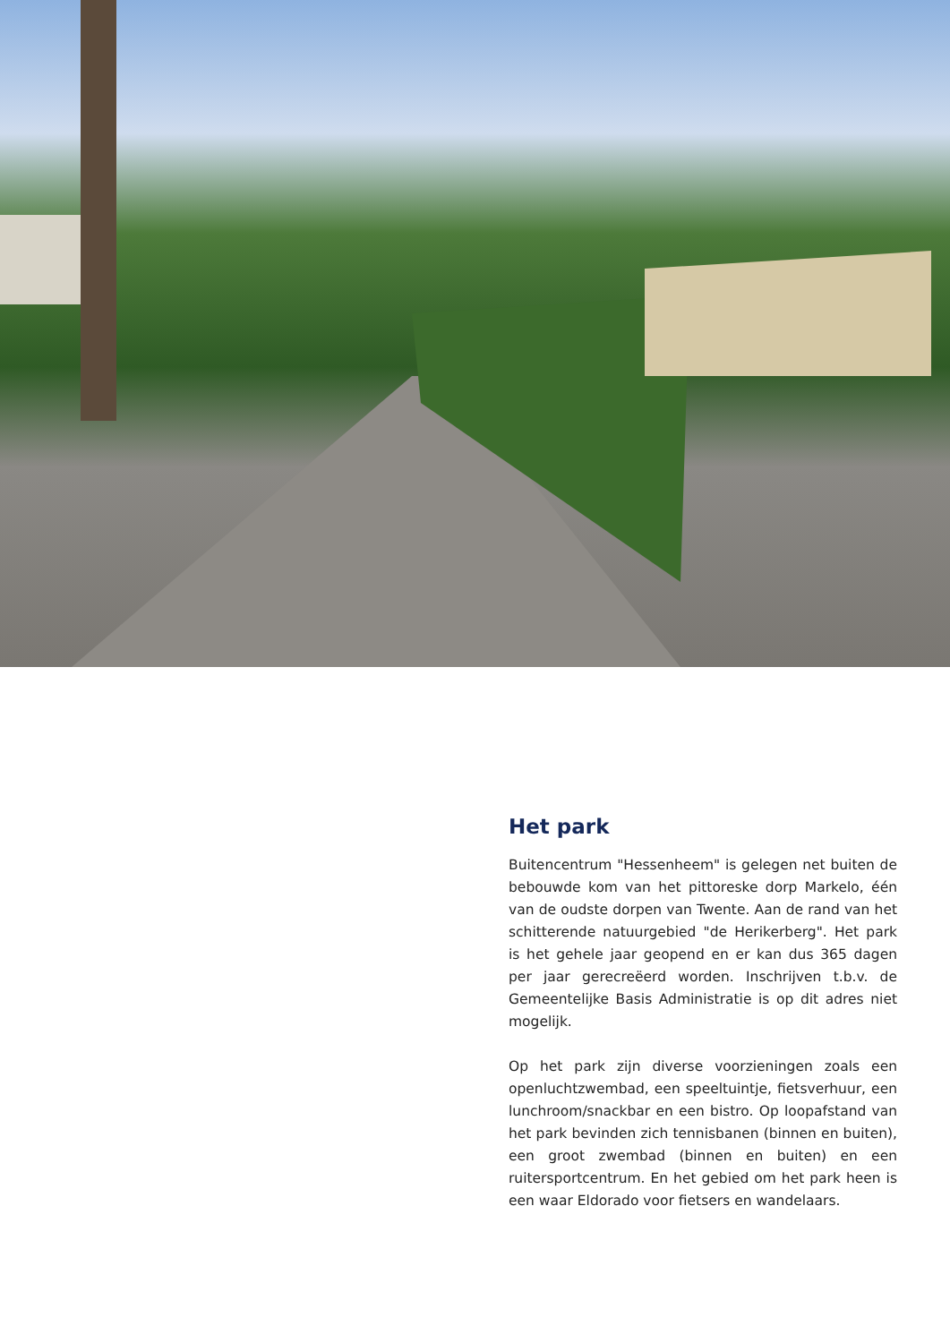Het park
Buitencentrum "Hessenheem" is gelegen net buiten de bebouwde kom van het pittoreske dorp Markelo, één van de oudste dorpen van Twente. Aan de rand van het schitterende natuurgebied "de Herikerberg". Het park is het gehele jaar geopend en er kan dus 365 dagen per jaar gerecreëerd worden. Inschrijven t.b.v. de Gemeentelijke Basis Administratie is op dit adres niet mogelijk.
Op het park zijn diverse voorzieningen zoals een openluchtzwembad, een speeltuintje, fietsverhuur, een lunchroom/snackbar en een bistro. Op loopafstand van het park bevinden zich tennisbanen (binnen en buiten), een groot zwembad (binnen en buiten) en een ruitersportcentrum. En het gebied om het park heen is een waar Eldorado voor fietsers en wandelaars.